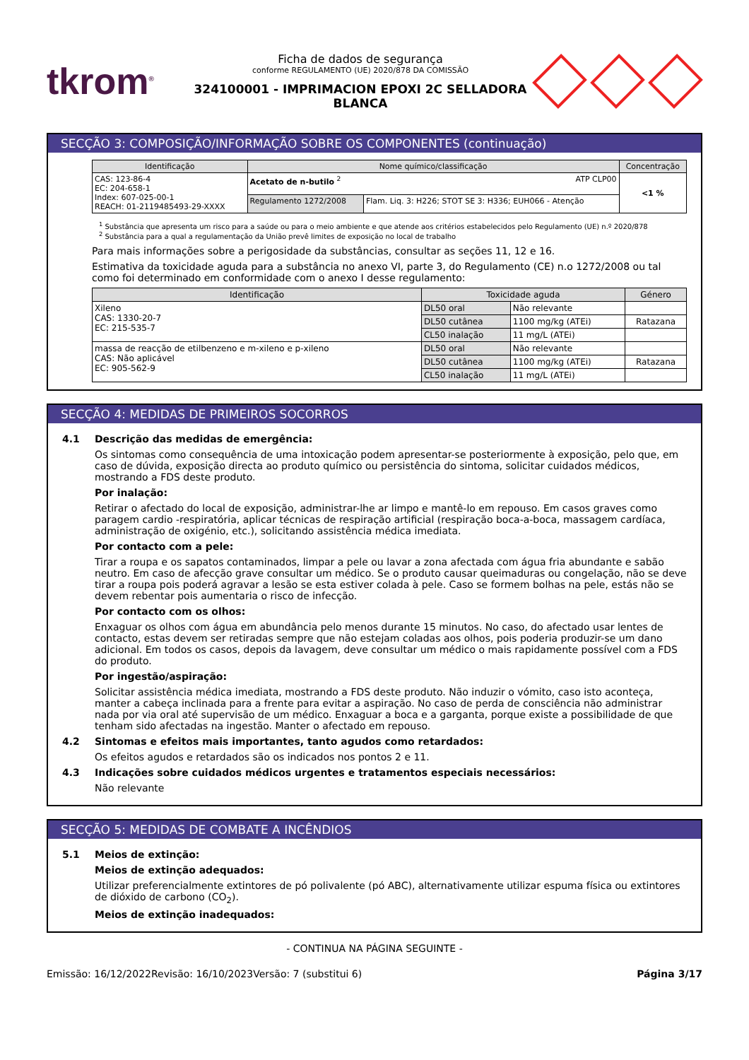tkrom<sup>®</sup>
Ficha de dados de segurança
conforme REGULAMENTO (UE) 2020/878 DA COMISSÃO
324100001 - IMPRIMACION EPOXI 2C SELLADORA BLANCA
SECÇÃO 3: COMPOSIÇÃO/INFORMAÇÃO SOBRE OS COMPONENTES (continuação)
| Identificação | Nome químico/classificação | | Concentração |
| --- | --- | --- | --- |
| CAS: 123-86-4 EC: 204-658-1 Index: 607-025-00-1 REACH: 01-2119485493-29-XXXX | Acetato de n-butilo <sup>2</sup> ATP CLP00 | | <1 % |
| | Regulamento 1272/2008 | Flam. Liq. 3: H226; STOT SE 3: H336; EUH066 - Atenção | |
<sup>1</sup> Substância que apresenta um risco para a saúde ou para o meio ambiente e que atende aos critérios estabelecidos pelo Regulamento (UE) n.º 2020/878
<sup>2</sup> Substância para a qual a regulamentação da União prevê limites de exposição no local de trabalho
Para mais informações sobre a perigosidade da substâncias, consultar as seções 11, 12 e 16.
Estimativa da toxicidade aguda para a substância no anexo VI, parte 3, do Regulamento (CE) n.o 1272/2008 ou tal como foi determinado em conformidade com o anexo I desse regulamento:
| Identificação | Toxicidade aguda | | Género |
| --- | --- | --- | --- |
| Xileno CAS: 1330-20-7 EC: 215-535-7 | DL50 oral | Não relevante | |
| | DL50 cutânea | 1100 mg/kg (ATEi) | Ratazana |
| | CL50 inalação | 11 mg/L (ATEi) | |
| massa de reacção de etilbenzeno e m-xileno e p-xileno CAS: Não aplicável EC: 905-562-9 | DL50 oral | Não relevante | |
| | DL50 cutânea | 1100 mg/kg (ATEi) | Ratazana |
| | CL50 inalação | 11 mg/L (ATEi) | |
SECÇÃO 4: MEDIDAS DE PRIMEIROS SOCORROS
4.1 Descrição das medidas de emergência:
Os sintomas como consequência de uma intoxicação podem apresentar-se posteriormente à exposição, pelo que, em caso de dúvida, exposição directa ao produto químico ou persistência do sintoma, solicitar cuidados médicos, mostrando a FDS deste produto.
Por inalação:
Retirar o afectado do local de exposição, administrar-lhe ar limpo e mantê-lo em repouso. Em casos graves como paragem cardio -respiratória, aplicar técnicas de respiração artificial (respiração boca-a-boca, massagem cardíaca, administração de oxigénio, etc.), solicitando assistência médica imediata.
Por contacto com a pele:
Tirar a roupa e os sapatos contaminados, limpar a pele ou lavar a zona afectada com água fria abundante e sabão neutro. Em caso de afecção grave consultar um médico. Se o produto causar queimaduras ou congelação, não se deve tirar a roupa pois poderá agravar a lesão se esta estiver colada à pele. Caso se formem bolhas na pele, estás não se devem rebentar pois aumentaria o risco de infecção.
Por contacto com os olhos:
Enxaguar os olhos com água em abundância pelo menos durante 15 minutos. No caso, do afectado usar lentes de contacto, estas devem ser retiradas sempre que não estejam coladas aos olhos, pois poderia produzir-se um dano adicional. Em todos os casos, depois da lavagem, deve consultar um médico o mais rapidamente possível com a FDS do produto.
Por ingestão/aspiração:
Solicitar assistência médica imediata, mostrando a FDS deste produto. Não induzir o vómito, caso isto aconteça, manter a cabeça inclinada para a frente para evitar a aspiração. No caso de perda de consciência não administrar nada por via oral até supervisão de um médico. Enxaguar a boca e a garganta, porque existe a possibilidade de que tenham sido afectadas na ingestão. Manter o afectado em repouso.
4.2 Sintomas e efeitos mais importantes, tanto agudos como retardados:
Os efeitos agudos e retardados são os indicados nos pontos 2 e 11.
4.3 Indicações sobre cuidados médicos urgentes e tratamentos especiais necessários:
Não relevante
SECÇÃO 5: MEDIDAS DE COMBATE A INCÊNDIOS
5.1 Meios de extinção:
Meios de extinção adequados:
Utilizar preferencialmente extintores de pó polivalente (pó ABC), alternativamente utilizar espuma física ou extintores de dióxido de carbono (CO<sub>2</sub>).
Meios de extinção inadequados:
- CONTINUA NA PÁGINA SEGUINTE -
Emissão: 16/12/2022 Revisão: 16/10/2023 Versão: 7 (substitui 6) Página 3/17